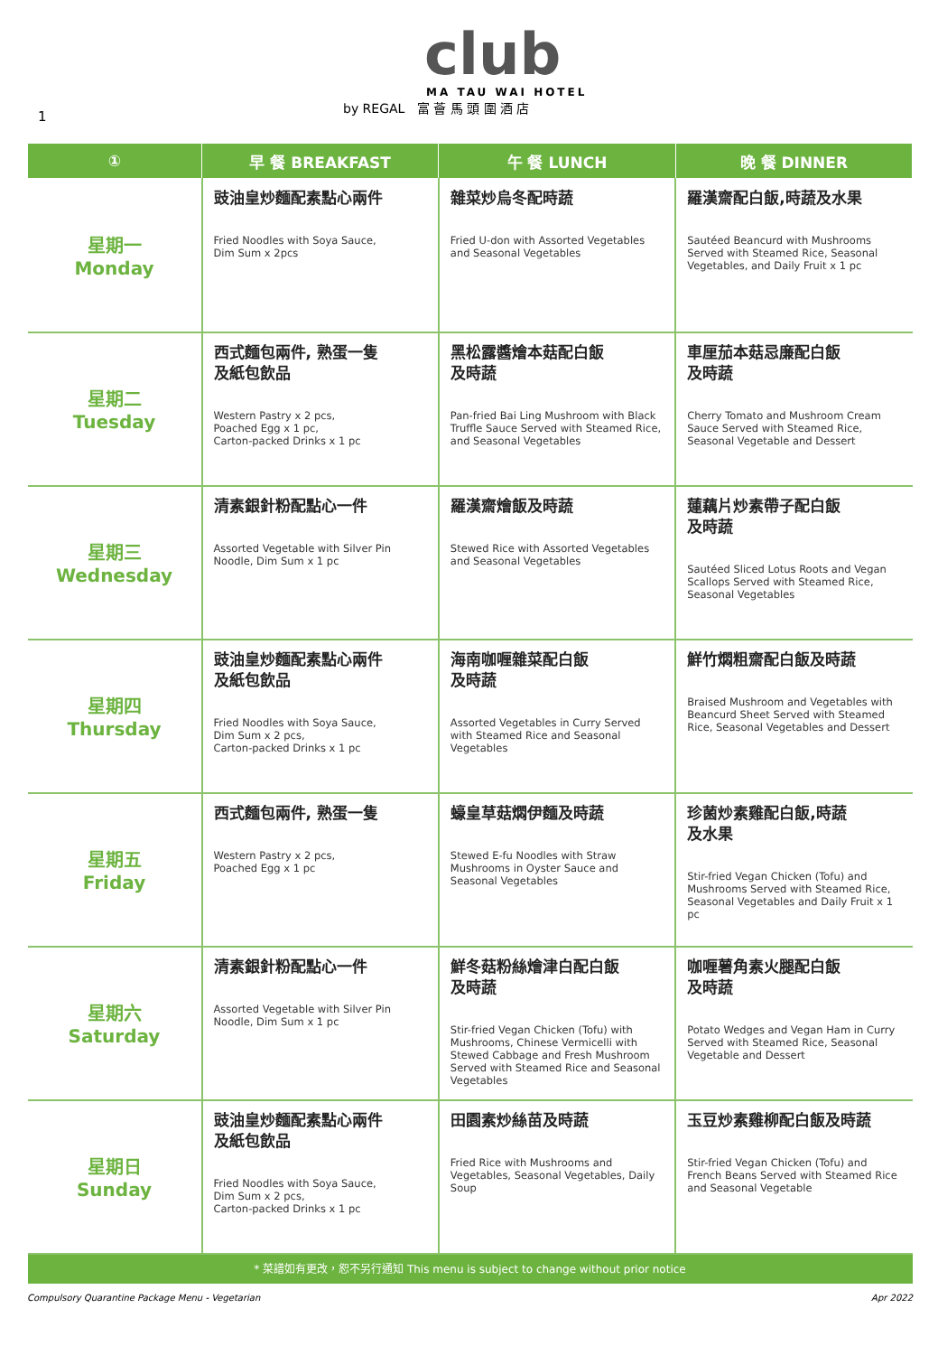1
club
MA TAU WAI HOTEL
by REGAL 富 薈 馬 頭 圍 酒 店
| ① | 早 餐 BREAKFAST | 午 餐 LUNCH | 晚 餐 DINNER |
| --- | --- | --- | --- |
| 星期一 Monday | 豉油皇炒麵配素點心兩件 Fried Noodles with Soya Sauce, Dim Sum x 2pcs | 雜菜炒烏冬配時蔬 Fried U-don with Assorted Vegetables and Seasonal Vegetables | 羅漢齋配白飯,時蔬及水果 Sautéed Beancurd with Mushrooms Served with Steamed Rice, Seasonal Vegetables, and Daily Fruit x 1 pc |
| 星期二 Tuesday | 西式麵包兩件, 熟蛋一隻 及紙包飲品 Western Pastry x 2 pcs, Poached Egg x 1 pc, Carton-packed Drinks x 1 pc | 黑松露醬燴本菇配白飯 及時蔬 Pan-fried Bai Ling Mushroom with Black Truffle Sauce Served with Steamed Rice, and Seasonal Vegetables | 車厘茄本菇忌廉配白飯 及時蔬 Cherry Tomato and Mushroom Cream Sauce Served with Steamed Rice, Seasonal Vegetable and Dessert |
| 星期三 Wednesday | 清素銀針粉配點心一件 Assorted Vegetable with Silver Pin Noodle, Dim Sum x 1 pc | 羅漢齋燴飯及時蔬 Stewed Rice with Assorted Vegetables and Seasonal Vegetables | 蓮藕片炒素帶子配白飯 及時蔬 Sautéed Sliced Lotus Roots and Vegan Scallops Served with Steamed Rice, Seasonal Vegetables |
| 星期四 Thursday | 豉油皇炒麵配素點心兩件 及紙包飲品 Fried Noodles with Soya Sauce, Dim Sum x 2 pcs, Carton-packed Drinks x 1 pc | 海南咖喱雜菜配白飯 及時蔬 Assorted Vegetables in Curry Served with Steamed Rice and Seasonal Vegetables | 鮮竹燜粗齋配白飯及時蔬 Braised Mushroom and Vegetables with Beancurd Sheet Served with Steamed Rice, Seasonal Vegetables and Dessert |
| 星期五 Friday | 西式麵包兩件, 熟蛋一隻 Western Pastry x 2 pcs, Poached Egg x 1 pc | 蠔皇草菇燜伊麵及時蔬 Stewed E-fu Noodles with Straw Mushrooms in Oyster Sauce and Seasonal Vegetables | 珍菌炒素雞配白飯,時蔬 及水果 Stir-fried Vegan Chicken (Tofu) and Mushrooms Served with Steamed Rice, Seasonal Vegetables and Daily Fruit x 1 pc |
| 星期六 Saturday | 清素銀針粉配點心一件 Assorted Vegetable with Silver Pin Noodle, Dim Sum x 1 pc | 鮮冬菇粉絲燴津白配白飯 及時蔬 Stir-fried Vegan Chicken (Tofu) with Mushrooms, Chinese Vermicelli with Stewed Cabbage and Fresh Mushroom Served with Steamed Rice and Seasonal Vegetables | 咖喱薯角素火腿配白飯 及時蔬 Potato Wedges and Vegan Ham in Curry Served with Steamed Rice, Seasonal Vegetable and Dessert |
| 星期日 Sunday | 豉油皇炒麵配素點心兩件 及紙包飲品 Fried Noodles with Soya Sauce, Dim Sum x 2 pcs, Carton-packed Drinks x 1 pc | 田園素炒絲苗及時蔬 Fried Rice with Mushrooms and Vegetables, Seasonal Vegetables, Daily Soup | 玉豆炒素雞柳配白飯及時蔬 Stir-fried Vegan Chicken (Tofu) and French Beans Served with Steamed Rice and Seasonal Vegetable |
| * 菜譜如有更改，恕不另行通知 This menu is subject to change without prior notice | | | |
Compulsory Quarantine Package Menu - Vegetarian Apr 2022